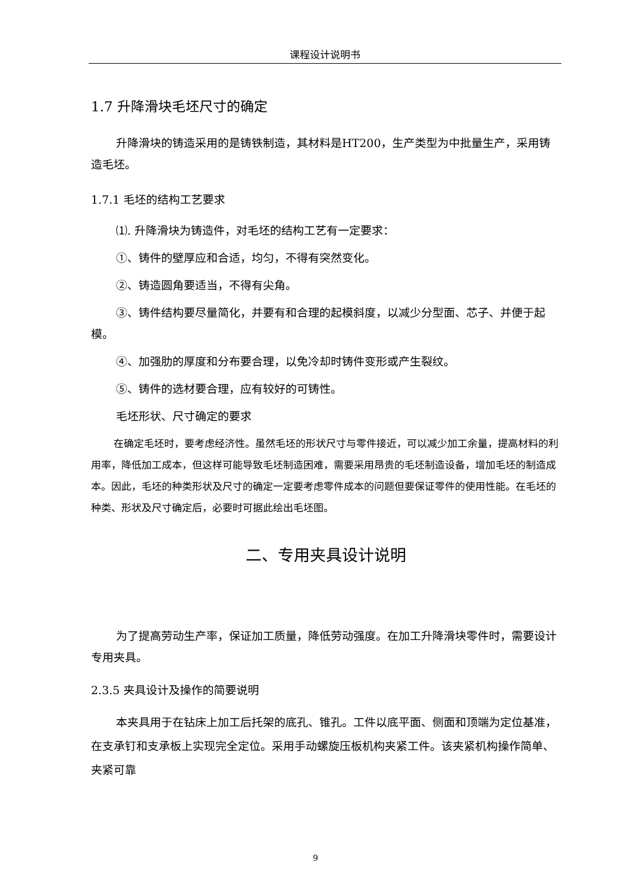课程设计说明书
1.7 升降滑块毛坯尺寸的确定
升降滑块的铸造采用的是铸铁制造，其材料是HT200，生产类型为中批量生产，采用铸造毛坯。
1.7.1 毛坯的结构工艺要求
⑴. 升降滑块为铸造件，对毛坯的结构工艺有一定要求：
①、铸件的壁厚应和合适，均匀，不得有突然变化。
②、铸造圆角要适当，不得有尖角。
③、铸件结构要尽量简化，并要有和合理的起模斜度，以减少分型面、芯子、并便于起模。
④、加强肋的厚度和分布要合理，以免冷却时铸件变形或产生裂纹。
⑤、铸件的选材要合理，应有较好的可铸性。
毛坯形状、尺寸确定的要求
在确定毛坯时，要考虑经济性。虽然毛坯的形状尺寸与零件接近，可以减少加工余量，提高材料的利用率，降低加工成本，但这样可能导致毛坯制造困难，需要采用昂贵的毛坯制造设备，增加毛坯的制造成本。因此，毛坯的种类形状及尺寸的确定一定要考虑零件成本的问题但要保证零件的使用性能。在毛坯的种类、形状及尺寸确定后，必要时可据此绘出毛坯图。
二、专用夹具设计说明
为了提高劳动生产率，保证加工质量，降低劳动强度。在加工升降滑块零件时，需要设计专用夹具。
2.3.5 夹具设计及操作的简要说明
本夹具用于在钻床上加工后托架的底孔、锥孔。工件以底平面、侧面和顶端为定位基准，在支承钉和支承板上实现完全定位。采用手动螺旋压板机构夹紧工件。该夹紧机构操作简单、夹紧可靠
9